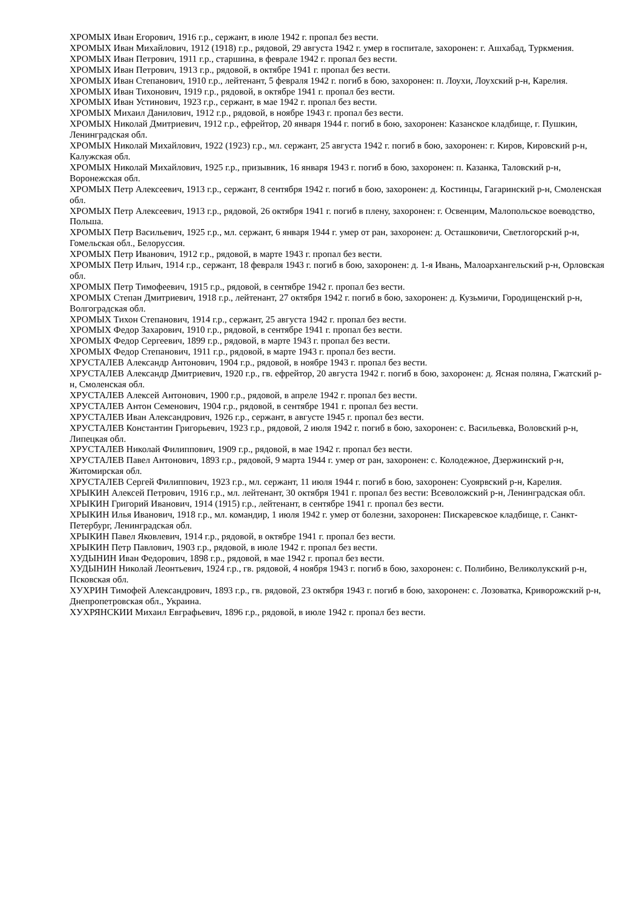ХРОМЫХ Иван Егорович, 1916 г.р., сержант, в июле 1942 г. пропал без вести.
ХРОМЫХ Иван Михайлович, 1912 (1918) г.р., рядовой, 29 августа 1942 г. умер в госпитале, захоронен: г. Ашхабад, Туркмения.
ХРОМЫХ Иван Петрович, 1911 г.р., старшина, в феврале 1942 г. пропал без вести.
ХРОМЫХ Иван Петрович, 1913 г.р., рядовой, в октябре 1941 г. пропал без вести.
ХРОМЫХ Иван Степанович, 1910 г.р., лейтенант, 5 февраля 1942 г. погиб в бою, захоронен: п. Лоухи, Лоухский р-н, Карелия.
ХРОМЫХ Иван Тихонович, 1919 г.р., рядовой, в октябре 1941 г. пропал без вести.
ХРОМЫХ Иван Устинович, 1923 г.р., сержант, в мае 1942 г. пропал без вести.
ХРОМЫХ Михаил Данилович, 1912 г.р., рядовой, в ноябре 1943 г. пропал без вести.
ХРОМЫХ Николай Дмитриевич, 1912 г.р., ефрейтор, 20 января 1944 г. погиб в бою, захоронен: Казанское кладбище, г. Пушкин, Ленинградская обл.
ХРОМЫХ Николай Михайлович, 1922 (1923) г.р., мл. сержант, 25 августа 1942 г. погиб в бою, захоронен: г. Киров, Кировский р-н, Калужская обл.
ХРОМЫХ Николай Михайлович, 1925 г.р., призывник, 16 января 1943 г. погиб в бою, захоронен: п. Казанка, Таловский р-н, Воронежская обл.
ХРОМЫХ Петр Алексеевич, 1913 г.р., сержант, 8 сентября 1942 г. погиб в бою, захоронен: д. Костинцы, Гагаринский р-н, Смоленская обл.
ХРОМЫХ Петр Алексеевич, 1913 г.р., рядовой, 26 октября 1941 г. погиб в плену, захоронен: г. Освенцим, Малопольское воеводство, Польша.
ХРОМЫХ Петр Васильевич, 1925 г.р., мл. сержант, 6 января 1944 г. умер от ран, захоронен: д. Осташковичи, Светлогорский р-н, Гомельская обл., Белоруссия.
ХРОМЫХ Петр Иванович, 1912 г.р., рядовой, в марте 1943 г. пропал без вести.
ХРОМЫХ Петр Ильич, 1914 г.р., сержант, 18 февраля 1943 г. погиб в бою, захоронен: д. 1-я Ивань, Малоархангельский р-н, Орловская обл.
ХРОМЫХ Петр Тимофеевич, 1915 г.р., рядовой, в сентябре 1942 г. пропал без вести.
ХРОМЫХ Степан Дмитриевич, 1918 г.р., лейтенант, 27 октября 1942 г. погиб в бою, захоронен: д. Кузьмичи, Городищенский р-н, Волгоградская обл.
ХРОМЫХ Тихон Степанович, 1914 г.р., сержант, 25 августа 1942 г. пропал без вести.
ХРОМЫХ Федор Захарович, 1910 г.р., рядовой, в сентябре 1941 г. пропал без вести.
ХРОМЫХ Федор Сергеевич, 1899 г.р., рядовой, в марте 1943 г. пропал без вести.
ХРОМЫХ Федор Степанович, 1911 г.р., рядовой, в марте 1943 г. пропал без вести.
ХРУСТАЛЕВ Александр Антонович, 1904 г.р., рядовой, в ноябре 1943 г. пропал без вести.
ХРУСТАЛЕВ Александр Дмитриевич, 1920 г.р., гв. ефрейтор, 20 августа 1942 г. погиб в бою, захоронен: д. Ясная поляна, Гжатский р-н, Смоленская обл.
ХРУСТАЛЕВ Алексей Антонович, 1900 г.р., рядовой, в апреле 1942 г. пропал без вести.
ХРУСТАЛЕВ Антон Семенович, 1904 г.р., рядовой, в сентябре 1941 г. пропал без вести.
ХРУСТАЛЕВ Иван Александрович, 1926 г.р., сержант, в августе 1945 г. пропал без вести.
ХРУСТАЛЕВ Константин Григорьевич, 1923 г.р., рядовой, 2 июля 1942 г. погиб в бою, захоронен: с. Васильевка, Воловский р-н, Липецкая обл.
ХРУСТАЛЕВ Николай Филиппович, 1909 г.р., рядовой, в мае 1942 г. пропал без вести.
ХРУСТАЛЕВ Павел Антонович, 1893 г.р., рядовой, 9 марта 1944 г. умер от ран, захоронен: с. Колодежное, Дзержинский р-н, Житомирская обл.
ХРУСТАЛЕВ Сергей Филиппович, 1923 г.р., мл. сержант, 11 июля 1944 г. погиб в бою, захоронен: Суоярвский р-н, Карелия.
ХРЫКИН Алексей Петрович, 1916 г.р., мл. лейтенант, 30 октября 1941 г. пропал без вести: Всеволожский р-н, Ленинградская обл.
ХРЫКИН Григорий Иванович, 1914 (1915) г.р., лейтенант, в сентябре 1941 г. пропал без вести.
ХРЫКИН Илья Иванович, 1918 г.р., мл. командир, 1 июля 1942 г. умер от болезни, захоронен: Пискаревское кладбище, г. Санкт-Петербург, Ленинградская обл.
ХРЫКИН Павел Яковлевич, 1914 г.р., рядовой, в октябре 1941 г. пропал без вести.
ХРЫКИН Петр Павлович, 1903 г.р., рядовой, в июле 1942 г. пропал без вести.
ХУДЫНИН Иван Федорович, 1898 г.р., рядовой, в мае 1942 г. пропал без вести.
ХУДЫНИН Николай Леонтьевич, 1924 г.р., гв. рядовой, 4 ноября 1943 г. погиб в бою, захоронен: с. Полибино, Великолукский р-н, Псковская обл.
ХУХРИН Тимофей Александрович, 1893 г.р., гв. рядовой, 23 октября 1943 г. погиб в бою, захоронен: с. Лозоватка, Криворожский р-н, Днепропетровская обл., Украина.
ХУХРЯНСКИИ Михаил Евграфьевич, 1896 г.р., рядовой, в июле 1942 г. пропал без вести.